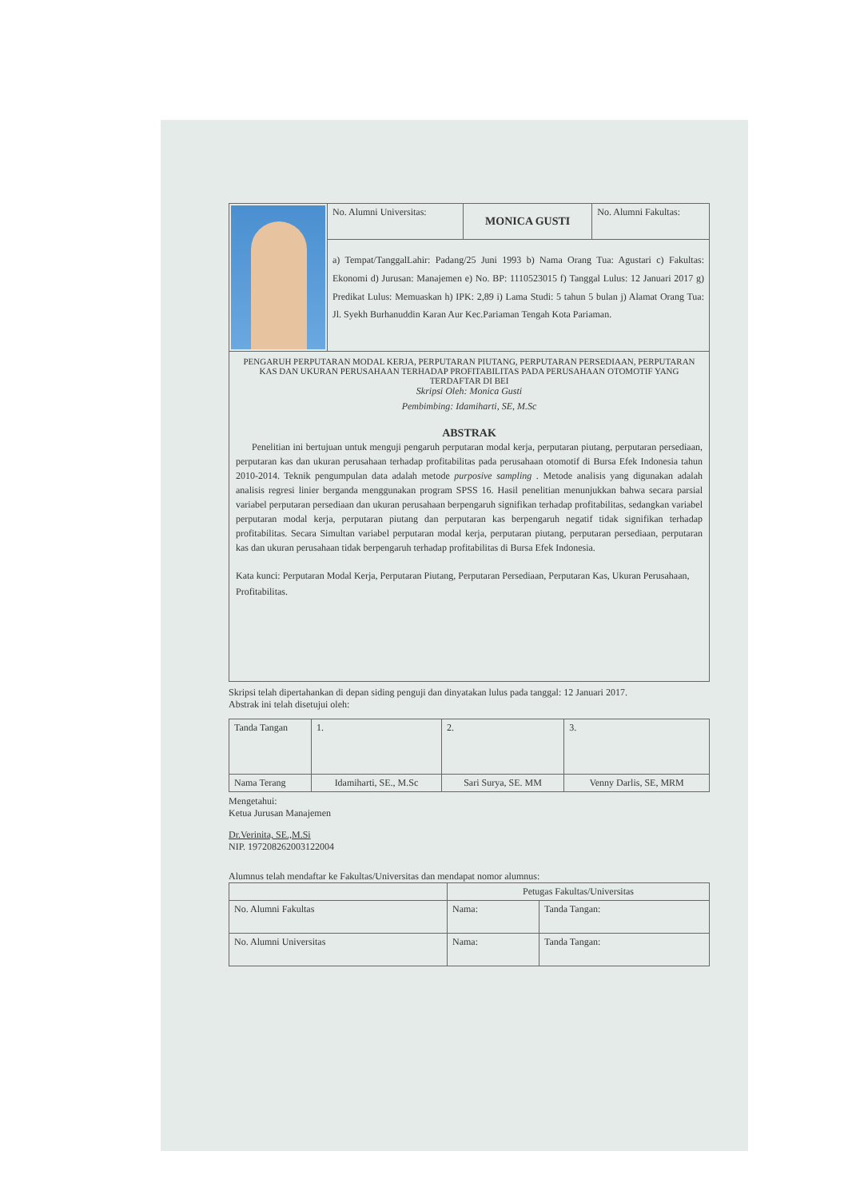| | No. Alumni Universitas: | MONICA GUSTI | No. Alumni Fakultas: |
| | a) Tempat/TanggalLahir: Padang/25 Juni 1993 b) Nama Orang Tua: Agustari c) Fakultas: Ekonomi d) Jurusan: Manajemen e) No. BP: 1110523015 f) Tanggal Lulus: 12 Januari 2017 g) Predikat Lulus: Memuaskan h) IPK: 2,89 i) Lama Studi: 5 tahun 5 bulan j) Alamat Orang Tua: Jl. Syekh Burhanuddin Karan Aur Kec.Pariaman Tengah Kota Pariaman. | | |
PENGARUH PERPUTARAN MODAL KERJA, PERPUTARAN PIUTANG, PERPUTARAN PERSEDIAAN, PERPUTARAN KAS DAN UKURAN PERUSAHAAN TERHADAP PROFITABILITAS PADA PERUSAHAAN OTOMOTIF YANG TERDAFTAR DI BEI
Skripsi Oleh: Monica Gusti
Pembimbing: Idamiharti, SE, M.Sc
ABSTRAK
Penelitian ini bertujuan untuk menguji pengaruh perputaran modal kerja, perputaran piutang, perputaran persediaan, perputaran kas dan ukuran perusahaan terhadap profitabilitas pada perusahaan otomotif di Bursa Efek Indonesia tahun 2010-2014. Teknik pengumpulan data adalah metode purposive sampling . Metode analisis yang digunakan adalah analisis regresi linier berganda menggunakan program SPSS 16. Hasil penelitian menunjukkan bahwa secara parsial variabel perputaran persediaan dan ukuran perusahaan berpengaruh signifikan terhadap profitabilitas, sedangkan variabel perputaran modal kerja, perputaran piutang dan perputaran kas berpengaruh negatif tidak signifikan terhadap profitabilitas. Secara Simultan variabel perputaran modal kerja, perputaran piutang, perputaran persediaan, perputaran kas dan ukuran perusahaan tidak berpengaruh terhadap profitabilitas di Bursa Efek Indonesia.
Kata kunci: Perputaran Modal Kerja, Perputaran Piutang, Perputaran Persediaan, Perputaran Kas, Ukuran Perusahaan, Profitabilitas.
Skripsi telah dipertahankan di depan siding penguji dan dinyatakan lulus pada tanggal: 12 Januari 2017.
Abstrak ini telah disetujui oleh:
| Tanda Tangan | 1. | 2. | 3. |
| Nama Terang | Idamiharti, SE., M.Sc | Sari Surya, SE. MM | Venny Darlis, SE, MRM |
Mengetahui:
Ketua Jurusan Manajemen
Dr.Verinita, SE.,M.Si
NIP. 197208262003122004
Alumnus telah mendaftar ke Fakultas/Universitas dan mendapat nomor alumnus:
| | Petugas Fakultas/Universitas | |
| No. Alumni Fakultas | Nama: | Tanda Tangan: |
| No. Alumni Universitas | Nama: | Tanda Tangan: |